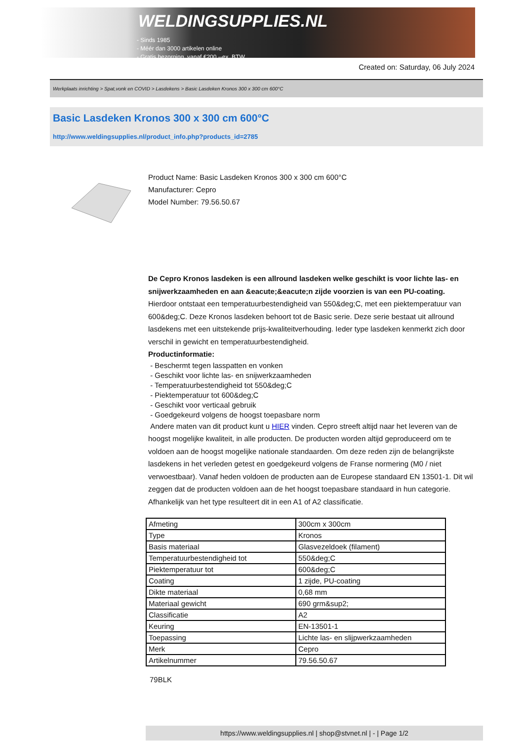WELDINGSUPPLIES.NL
- Sinds 1985
- Méér dan 3000 artikelen online
- Gratis bezorging, vanaf €200,--ex. BTW
Created on: Saturday, 06 July 2024
Werkplaats inrichting > Spat,vonk en COVID > Lasdekens > Basic Lasdeken Kronos 300 x 300 cm 600°C
Basic Lasdeken Kronos 300 x 300 cm 600°C
http://www.weldingsupplies.nl/product_info.php?products_id=2785
Product Name: Basic Lasdeken Kronos 300 x 300 cm 600°C
Manufacturer: Cepro
Model Number: 79.56.50.67
De Cepro Kronos lasdeken is een allround lasdeken welke geschikt is voor lichte las- en snijwerkzaamheden en aan &eacute;&eacute;n zijde voorzien is van een PU-coating. Hierdoor ontstaat een temperatuurbestendigheid van 550&deg;C, met een piektemperatuur van 600&deg;C. Deze Kronos lasdeken behoort tot de Basic serie. Deze serie bestaat uit allround lasdekens met een uitstekende prijs-kwaliteitverhouding. Ieder type lasdeken kenmerkt zich door verschil in gewicht en temperatuurbestendigheid.
Productinformatie:
- Beschermt tegen lasspatten en vonken
- Geschikt voor lichte las- en snijwerkzaamheden
- Temperatuurbestendigheid tot 550&deg;C
- Piektemperatuur tot 600&deg;C
- Geschikt voor verticaal gebruik
- Goedgekeurd volgens de hoogst toepasbare norm
Andere maten van dit product kunt u HIER vinden. Cepro streeft altijd naar het leveren van de hoogst mogelijke kwaliteit, in alle producten. De producten worden altijd geproduceerd om te voldoen aan de hoogst mogelijke nationale standaarden. Om deze reden zijn de belangrijkste lasdekens in het verleden getest en goedgekeurd volgens de Franse normering (M0 / niet verwoestbaar). Vanaf heden voldoen de producten aan de Europese standaard EN 13501-1. Dit wil zeggen dat de producten voldoen aan de het hoogst toepasbare standaard in hun categorie. Afhankelijk van het type resulteert dit in een A1 of A2 classificatie.
| Afmeting | 300cm x 300cm |
| Type | Kronos |
| Basis materiaal | Glasvezeldoek (filament) |
| Temperatuurbestendigheid tot | 550&deg;C |
| Piektemperatuur tot | 600&deg;C |
| Coating | 1 zijde, PU-coating |
| Dikte materiaal | 0,68 mm |
| Materiaal gewicht | 690 grm&sup2; |
| Classificatie | A2 |
| Keuring | EN-13501-1 |
| Toepassing | Lichte las- en slijpwerkzaamheden |
| Merk | Cepro |
| Artikelnummer | 79.56.50.67 |
79BLK
https://www.weldingsupplies.nl | shop@stvnet.nl | - | Page 1/2